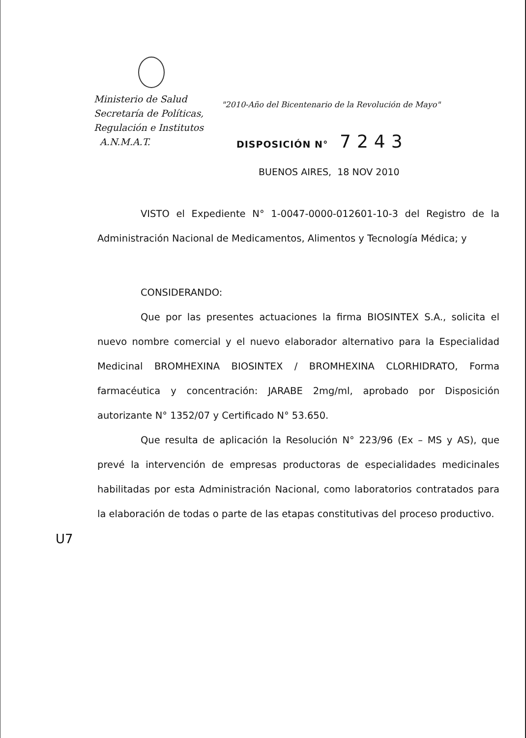Ministerio de Salud
Secretaría de Políticas,
Regulación e Institutos
A.N.M.A.T.
"2010-Año del Bicentenario de la Revolución de Mayo"
DISPOSICIÓN N° 7243
BUENOS AIRES, 18 NOV 2010
VISTO el Expediente N° 1-0047-0000-012601-10-3 del Registro de la Administración Nacional de Medicamentos, Alimentos y Tecnología Médica; y
CONSIDERANDO:
Que por las presentes actuaciones la firma BIOSINTEX S.A., solicita el nuevo nombre comercial y el nuevo elaborador alternativo para la Especialidad Medicinal BROMHEXINA BIOSINTEX / BROMHEXINA CLORHIDRATO, Forma farmacéutica y concentración: JARABE 2mg/ml, aprobado por Disposición autorizante N° 1352/07 y Certificado N° 53.650.
Que resulta de aplicación la Resolución N° 223/96 (Ex – MS y AS), que prevé la intervención de empresas productoras de especialidades medicinales habilitadas por esta Administración Nacional, como laboratorios contratados para la elaboración de todas o parte de las etapas constitutivas del proceso productivo.
U7